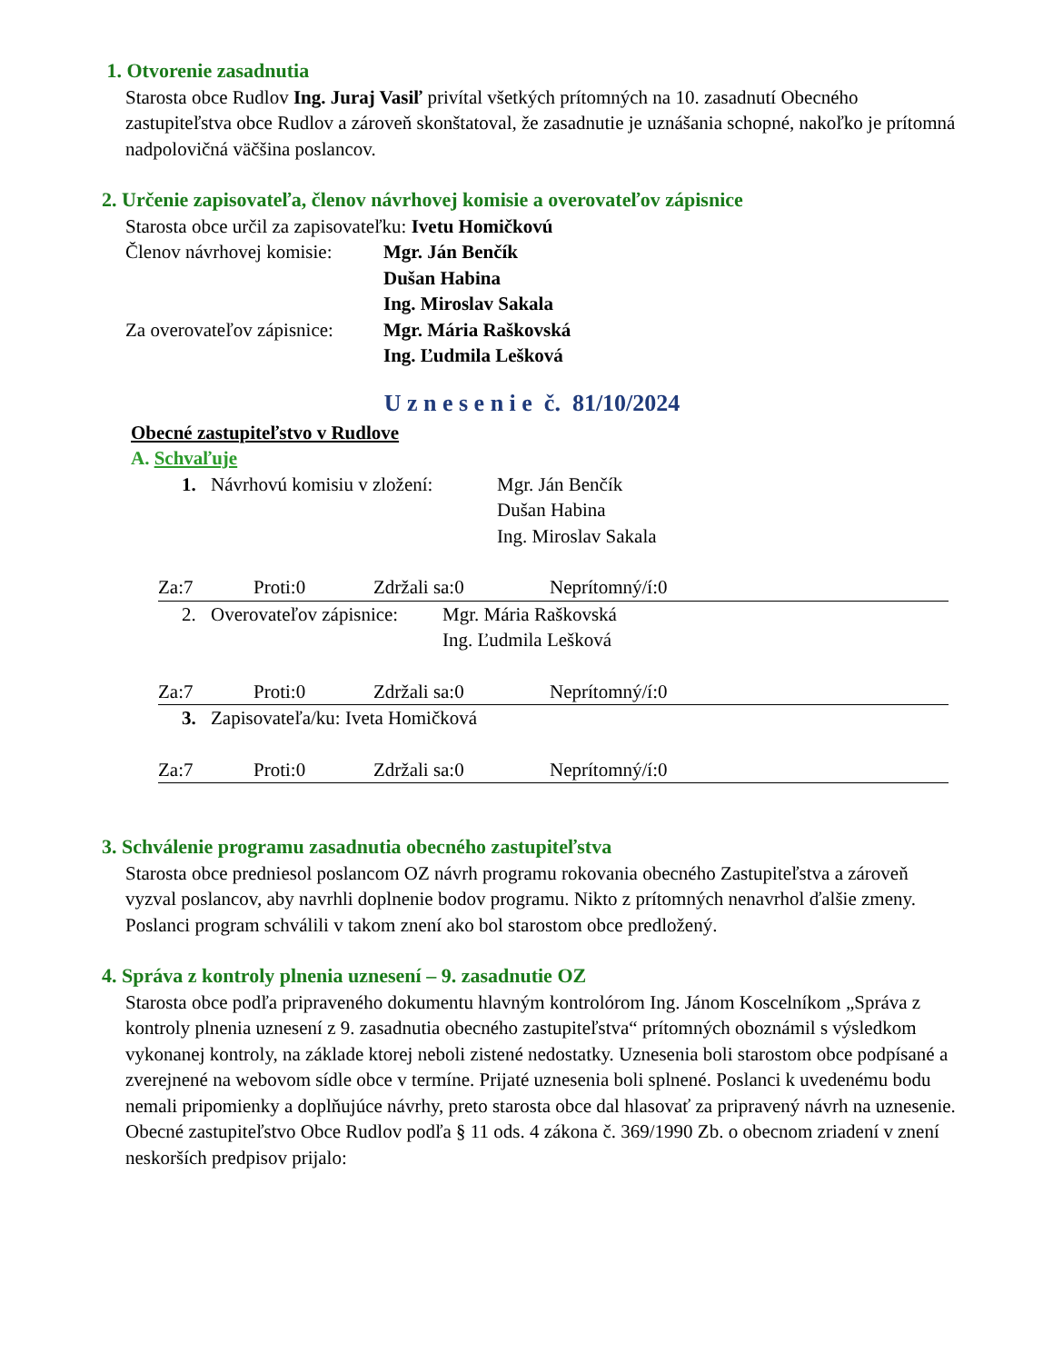1. Otvorenie zasadnutia
Starosta obce Rudlov Ing. Juraj Vasiľ privítal všetkých prítomných na 10. zasadnutí Obecného zastupiteľstva obce Rudlov a zároveň skonštatoval, že zasadnutie je uznášania schopné, nakoľko je prítomná nadpolovičná väčšina poslancov.
2. Určenie zapisovateľa, členov návrhovej komisie a overovateľov zápisnice
Starosta obce určil za zapisovateľku: Ivetu Homičkovú
Členov návrhovej komisie:
Mgr. Ján Benčík
Dušan Habina
Ing. Miroslav Sakala
Za overovateľov zápisnice:
Mgr. Mária Raškovská
Ing. Ľudmila Lešková
U z n e s e n i e č. 81/10/2024
Obecné zastupiteľstvo v Rudlove
A. Schvaľuje
1.
Návrhovú komisiu v zložení:
Mgr. Ján Benčík
Dušan Habina
Ing. Miroslav Sakala
Za:7 Proti:0 Zdržali sa:0 Neprítomný/í:0
2.
Overovateľov zápisnice:
Mgr. Mária Raškovská
Ing. Ľudmila Lešková
Za:7 Proti:0 Zdržali sa:0 Neprítomný/í:0
3.
Zapisovateľa/ku: Iveta Homičková
Za:7 Proti:0 Zdržali sa:0 Neprítomný/í:0
3. Schválenie programu zasadnutia obecného zastupiteľstva
Starosta obce predniesol poslancom OZ návrh programu rokovania obecného Zastupiteľstva a zároveň vyzval poslancov, aby navrhli doplnenie bodov programu. Nikto z prítomných nenavrhol ďalšie zmeny. Poslanci program schválili v takom znení ako bol starostom obce predložený.
4. Správa z kontroly plnenia uznesení – 9. zasadnutie OZ
Starosta obce podľa pripraveného dokumentu hlavným kontrolórom Ing. Jánom Koscelníkom „Správa z kontroly plnenia uznesení z 9. zasadnutia obecného zastupiteľstva“ prítomných oboznámil s výsledkom vykonanej kontroly, na základe ktorej neboli zistené nedostatky. Uznesenia boli starostom obce podpísané a zverejnené na webovom sídle obce v termíne. Prijaté uznesenia boli splnené. Poslanci k uvedenému bodu nemali pripomienky a doplňujúce návrhy, preto starosta obce dal hlasovať za pripravený návrh na uznesenie. Obecné zastupiteľstvo Obce Rudlov podľa § 11 ods. 4 zákona č. 369/1990 Zb. o obecnom zriadení v znení neskorších predpisov prijalo: